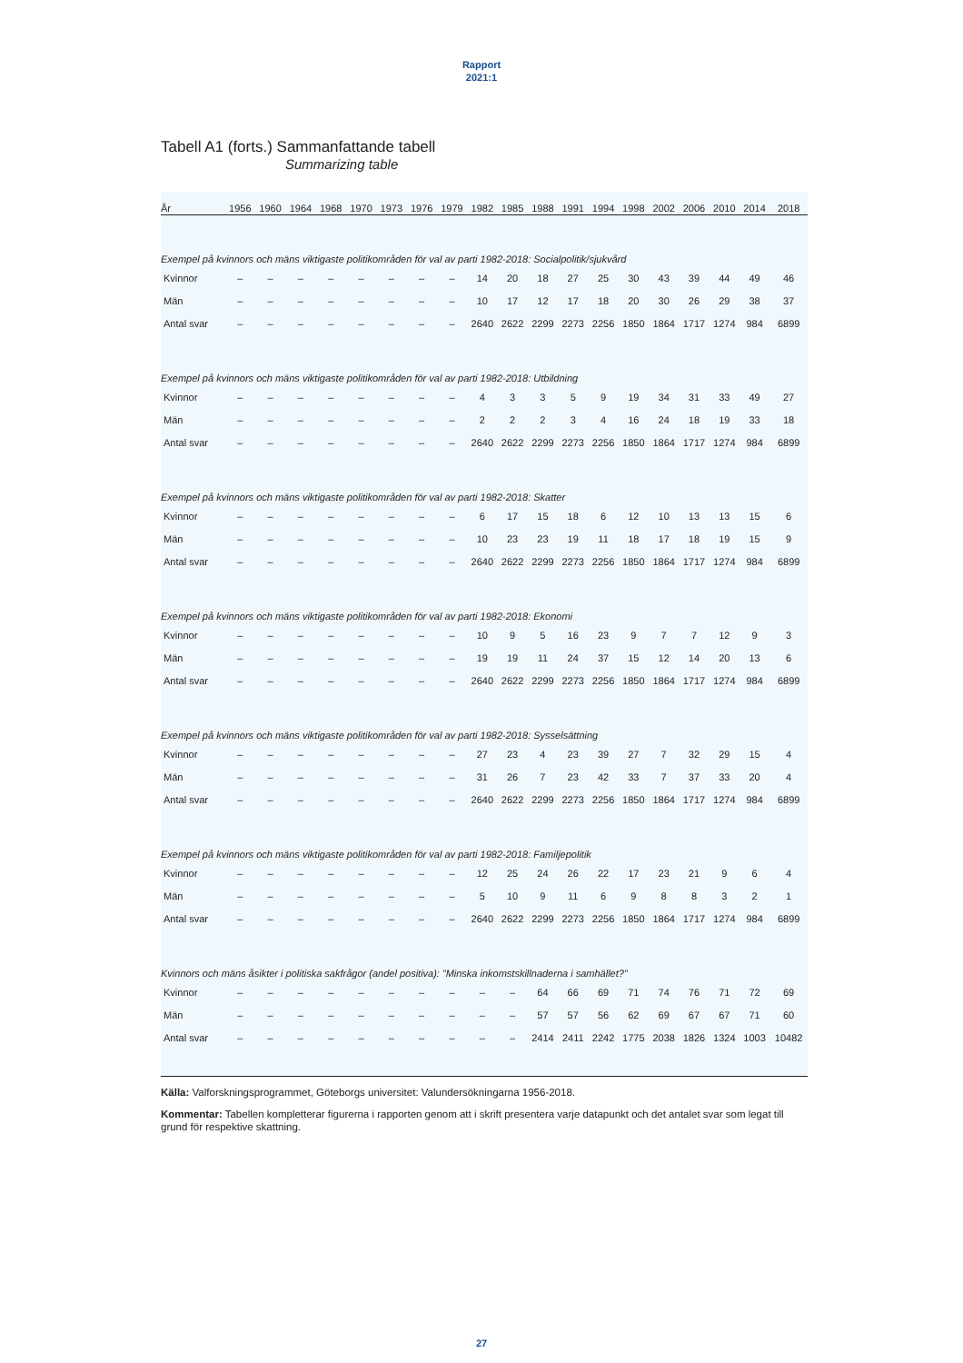Rapport
2021:1
Tabell A1 (forts.) Sammanfattande tabell
Summarizing table
| År | 1956 | 1960 | 1964 | 1968 | 1970 | 1973 | 1976 | 1979 | 1982 | 1985 | 1988 | 1991 | 1994 | 1998 | 2002 | 2006 | 2010 | 2014 | 2018 |
| --- | --- | --- | --- | --- | --- | --- | --- | --- | --- | --- | --- | --- | --- | --- | --- | --- | --- | --- | --- |
| Exempel på kvinnors och mäns viktigaste politikområden för val av parti 1982-2018: Socialpolitik/sjukvård | | | | | | | | | | | | | | | | | | | |
| Kvinnor | – | – | – | – | – | – | – | – | 14 | 20 | 18 | 27 | 25 | 30 | 43 | 39 | 44 | 49 | 46 |
| Män | – | – | – | – | – | – | – | – | 10 | 17 | 12 | 17 | 18 | 20 | 30 | 26 | 29 | 38 | 37 |
| Antal svar | – | – | – | – | – | – | – | – | 2640 | 2622 | 2299 | 2273 | 2256 | 1850 | 1864 | 1717 | 1274 | 984 | 6899 |
| Exempel på kvinnors och mäns viktigaste politikområden för val av parti 1982-2018: Utbildning | | | | | | | | | | | | | | | | | | | |
| Kvinnor | – | – | – | – | – | – | – | – | 4 | 3 | 3 | 5 | 9 | 19 | 34 | 31 | 33 | 49 | 27 |
| Män | – | – | – | – | – | – | – | – | 2 | 2 | 2 | 3 | 4 | 16 | 24 | 18 | 19 | 33 | 18 |
| Antal svar | – | – | – | – | – | – | – | – | 2640 | 2622 | 2299 | 2273 | 2256 | 1850 | 1864 | 1717 | 1274 | 984 | 6899 |
| Exempel på kvinnors och mäns viktigaste politikområden för val av parti 1982-2018: Skatter | | | | | | | | | | | | | | | | | | | |
| Kvinnor | – | – | – | – | – | – | – | – | 6 | 17 | 15 | 18 | 6 | 12 | 10 | 13 | 13 | 15 | 6 |
| Män | – | – | – | – | – | – | – | – | 10 | 23 | 23 | 19 | 11 | 18 | 17 | 18 | 19 | 15 | 9 |
| Antal svar | – | – | – | – | – | – | – | – | 2640 | 2622 | 2299 | 2273 | 2256 | 1850 | 1864 | 1717 | 1274 | 984 | 6899 |
| Exempel på kvinnors och mäns viktigaste politikområden för val av parti 1982-2018: Ekonomi | | | | | | | | | | | | | | | | | | | |
| Kvinnor | – | – | – | – | – | – | – | – | 10 | 9 | 5 | 16 | 23 | 9 | 7 | 7 | 12 | 9 | 3 |
| Män | – | – | – | – | – | – | – | – | 19 | 19 | 11 | 24 | 37 | 15 | 12 | 14 | 20 | 13 | 6 |
| Antal svar | – | – | – | – | – | – | – | – | 2640 | 2622 | 2299 | 2273 | 2256 | 1850 | 1864 | 1717 | 1274 | 984 | 6899 |
| Exempel på kvinnors och mäns viktigaste politikområden för val av parti 1982-2018: Sysselsättning | | | | | | | | | | | | | | | | | | | |
| Kvinnor | – | – | – | – | – | – | – | – | 27 | 23 | 4 | 23 | 39 | 27 | 7 | 32 | 29 | 15 | 4 |
| Män | – | – | – | – | – | – | – | – | 31 | 26 | 7 | 23 | 42 | 33 | 7 | 37 | 33 | 20 | 4 |
| Antal svar | – | – | – | – | – | – | – | – | 2640 | 2622 | 2299 | 2273 | 2256 | 1850 | 1864 | 1717 | 1274 | 984 | 6899 |
| Exempel på kvinnors och mäns viktigaste politikområden för val av parti 1982-2018: Familjepolitik | | | | | | | | | | | | | | | | | | | |
| Kvinnor | – | – | – | – | – | – | – | – | 12 | 25 | 24 | 26 | 22 | 17 | 23 | 21 | 9 | 6 | 4 |
| Män | – | – | – | – | – | – | – | – | 5 | 10 | 9 | 11 | 6 | 9 | 8 | 8 | 3 | 2 | 1 |
| Antal svar | – | – | – | – | – | – | – | – | 2640 | 2622 | 2299 | 2273 | 2256 | 1850 | 1864 | 1717 | 1274 | 984 | 6899 |
| Kvinnors och mäns åsikter i politiska sakfrågor (andel positiva): ”Minska inkomstskillnaderna i samhället?” | | | | | | | | | | | | | | | | | | | |
| Kvinnor | – | – | – | – | – | – | – | – | – | – | 64 | 66 | 69 | 71 | 74 | 76 | 71 | 72 | 69 |
| Män | – | – | – | – | – | – | – | – | – | – | 57 | 57 | 56 | 62 | 69 | 67 | 67 | 71 | 60 |
| Antal svar | – | – | – | – | – | – | – | – | – | – | 2414 | 2411 | 2242 | 1775 | 2038 | 1826 | 1324 | 1003 | 10482 |
Källa: Valforskningsprogrammet, Göteborgs universitet: Valundersökningarna 1956-2018.
Kommentar: Tabellen kompletterar figurerna i rapporten genom att i skrift presentera varje datapunkt och det antalet svar som legat till grund för respektive skattning.
27